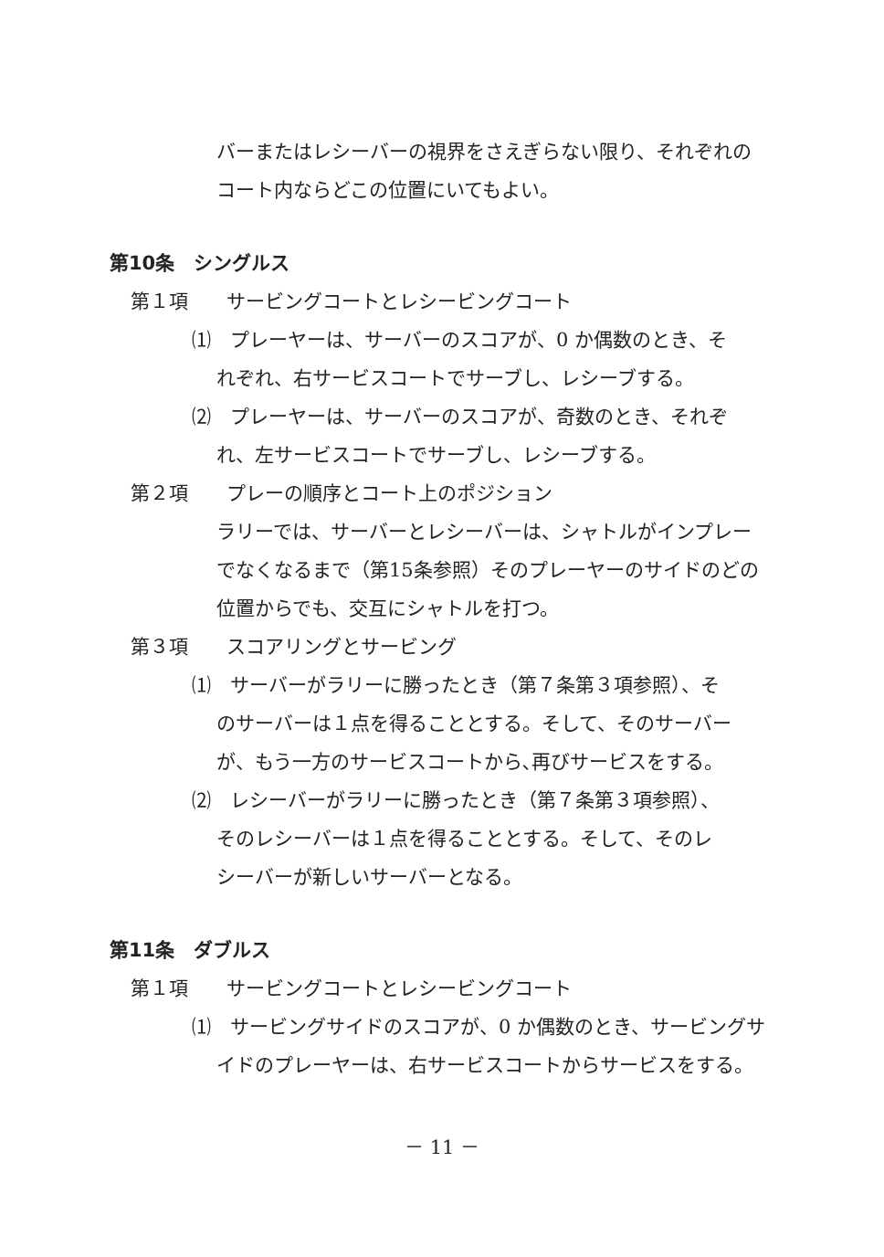バーまたはレシーバーの視界をさえぎらない限り、それぞれの
コート内ならどこの位置にいてもよい。
第10条　シングルス
第１項　　サービングコートとレシービングコート
⑴　プレーヤーは、サーバーのスコアが、0 か偶数のとき、そ
れぞれ、右サービスコートでサーブし、レシーブする。
⑵　プレーヤーは、サーバーのスコアが、奇数のとき、それぞ
れ、左サービスコートでサーブし、レシーブする。
第２項　　プレーの順序とコート上のポジション
ラリーでは、サーバーとレシーバーは、シャトルがインプレー
でなくなるまで（第15条参照）そのプレーヤーのサイドのどの
位置からでも、交互にシャトルを打つ。
第３項　　スコアリングとサービング
⑴　サーバーがラリーに勝ったとき（第７条第３項参照）、そ
のサーバーは１点を得ることとする。そして、そのサーバー
が、もう一方のサービスコートから､再びサービスをする。
⑵　レシーバーがラリーに勝ったとき（第７条第３項参照）、
そのレシーバーは１点を得ることとする。そして、そのレ
シーバーが新しいサーバーとなる。
第11条　ダブルス
第１項　　サービングコートとレシービングコート
⑴　サービングサイドのスコアが、0 か偶数のとき、サービングサ
イドのプレーヤーは、右サービスコートからサービスをする。
－ 11 －